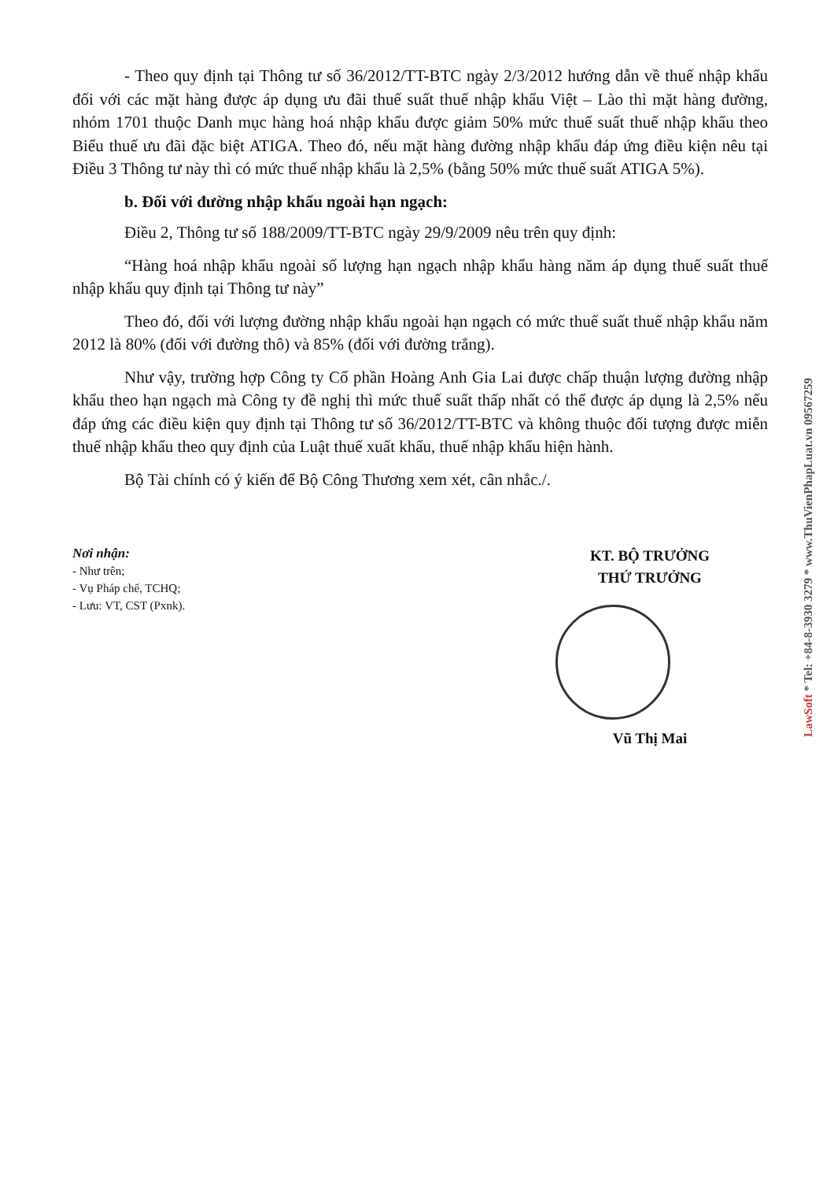- Theo quy định tại Thông tư số 36/2012/TT-BTC ngày 2/3/2012 hướng dẫn về thuế nhập khẩu đối với các mặt hàng được áp dụng ưu đãi thuế suất thuế nhập khẩu Việt – Lào thì mặt hàng đường, nhóm 1701 thuộc Danh mục hàng hoá nhập khẩu được giảm 50% mức thuế suất thuế nhập khẩu theo Biểu thuế ưu đãi đặc biệt ATIGA. Theo đó, nếu mặt hàng đường nhập khẩu đáp ứng điều kiện nêu tại Điều 3 Thông tư này thì có mức thuế nhập khẩu là 2,5% (bằng 50% mức thuế suất ATIGA 5%).
b. Đối với đường nhập khẩu ngoài hạn ngạch:
Điều 2, Thông tư số 188/2009/TT-BTC ngày 29/9/2009 nêu trên quy định:
“Hàng hoá nhập khẩu ngoài số lượng hạn ngạch nhập khẩu hàng năm áp dụng thuế suất thuế nhập khẩu quy định tại Thông tư này”
Theo đó, đối với lượng đường nhập khẩu ngoài hạn ngạch có mức thuế suất thuế nhập khẩu năm 2012 là 80% (đối với đường thô) và 85% (đối với đường trắng).
Như vậy, trường hợp Công ty Cổ phần Hoàng Anh Gia Lai được chấp thuận lượng đường nhập khẩu theo hạn ngạch mà Công ty đề nghị thì mức thuế suất thấp nhất có thể được áp dụng là 2,5% nếu đáp ứng các điều kiện quy định tại Thông tư số 36/2012/TT-BTC và không thuộc đối tượng được miễn thuế nhập khẩu theo quy định của Luật thuế xuất khẩu, thuế nhập khẩu hiện hành.
Bộ Tài chính có ý kiến để Bộ Công Thương xem xét, cân nhắc./.
Nơi nhận:
- Như trên;
- Vụ Pháp chế, TCHQ;
- Lưu: VT, CST (Pxnk).
KT. BỘ TRƯỞNG
THỨ TRƯỞNG
Vũ Thị Mai
LawSoft * Tel: +84-8-3930 3279 * www.ThuVienPhapLuat.vn 09567259